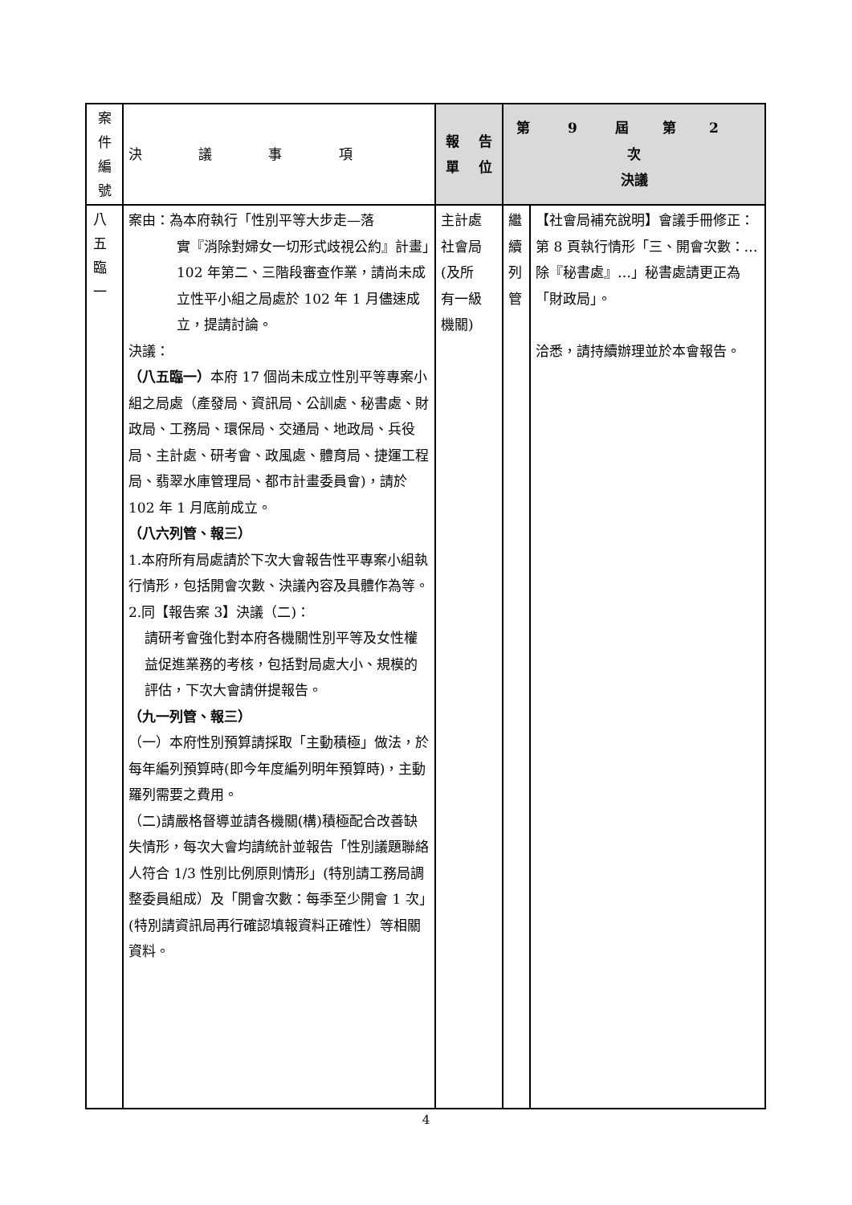| 案 件 編 號 | 決 議 事 項 | 報 告 單 位 | 第 9 屆 第 2 次 決議 | |
| --- | --- | --- | --- | --- |
| 八 五 臨 一 | 案由：為本府執行「性別平等大步走—落 實『消除對婦女一切形式歧視公約』計畫」102 年第二、三階段審查作業，請尚未成立性平小組之局處於 102 年 1 月儘速成立，提請討論。 決議： （八五臨一） 本府 17 個尚未成立性別平等專案小組之局處（產發局、資訊局、公訓處、秘書處、財政局、工務局、環保局、交通局、地政局、兵役局、主計處、研考會、政風處、體育局、捷運工程局、翡翠水庫管理局、都市計畫委員會)，請於 102 年 1 月底前成立。 （八六列管、報三） 1.本府所有局處請於下次大會報告性平專案小組執行情形，包括開會次數、決議內容及具體作為等。 2.同【報告案 3】決議（二)： 請研考會強化對本府各機關性別平等及女性權益促進業務的考核，包括對局處大小、規模的評估，下次大會請併提報告。 （九一列管、報三） （一）本府性別預算請採取「主動積極」做法，於每年編列預算時(即今年度編列明年預算時)，主動羅列需要之費用。 （二)請嚴格督導並請各機關(構)積極配合改善缺失情形，每次大會均請統計並報告「性別議題聯絡人符合 1/3 性別比例原則情形」(特別請工務局調整委員組成）及「開會次數：每季至少開會 1 次」(特別請資訊局再行確認填報資料正確性）等相關資料。 | 主計處 社會局 (及所 有一級 機關) | 繼 續 列 管 | 【社會局補充說明】會議手冊修正：第 8 頁執行情形「三、開會次數：…除『秘書處』…」秘書處請更正為「財政局」。 洽悉，請持續辦理並於本會報告。 |
4